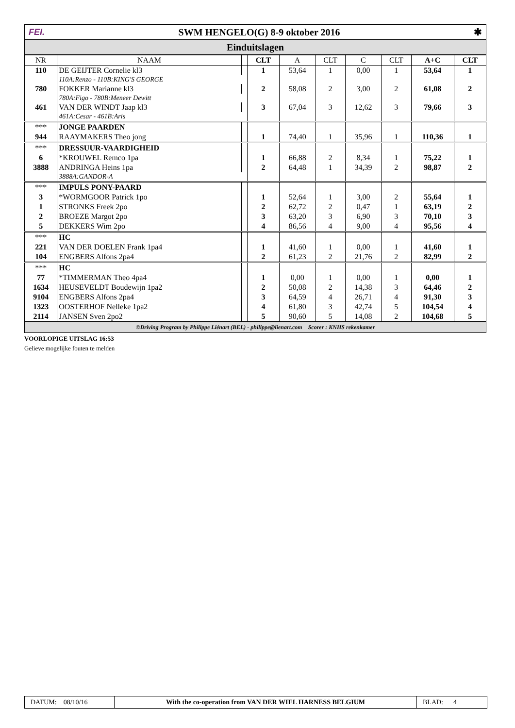FEI. SWM HENGELO(G) 8-9 oktober 2016 ✱
Einduitslagen
| NR | NAAM | | CLT | A | CLT | C | CLT | A+C | CLT |
| --- | --- | --- | --- | --- | --- | --- | --- | --- | --- |
| 110 | DE GEIJTER Cornelie kl3 | | 1 | 53,64 | 1 | 0,00 | 1 | 53,64 | 1 |
| | 110A:Renzo - 110B:KING'S GEORGE | | | | | | | | |
| 780 | FOKKER Marianne kl3 | | 2 | 58,08 | 2 | 3,00 | 2 | 61,08 | 2 |
| | 780A:Figo - 780B:Meneer Dewitt | | | | | | | | |
| 461 | VAN DER WINDT Jaap kl3 | | 3 | 67,04 | 3 | 12,62 | 3 | 79,66 | 3 |
| | 461A:Cesar - 461B:Aris | | | | | | | | |
| *** | JONGE PAARDEN | | | | | | | | |
| 944 | RAAYMAKERS Theo jong | | 1 | 74,40 | 1 | 35,96 | 1 | 110,36 | 1 |
| *** | DRESSUUR-VAARDIGHEID | | | | | | | | |
| 6 | *KROUWEL Remco 1pa | | 1 | 66,88 | 2 | 8,34 | 1 | 75,22 | 1 |
| 3888 | ANDRINGA Heins 1pa | | 2 | 64,48 | 1 | 34,39 | 2 | 98,87 | 2 |
| | 3888A:GANDOR-A | | | | | | | | |
| *** | IMPULS PONY-PAARD | | | | | | | | |
| 3 | *WORMGOOR Patrick 1po | | 1 | 52,64 | 1 | 3,00 | 2 | 55,64 | 1 |
| 1 | STRONKS Freek 2po | | 2 | 62,72 | 2 | 0,47 | 1 | 63,19 | 2 |
| 2 | BROEZE Margot 2po | | 3 | 63,20 | 3 | 6,90 | 3 | 70,10 | 3 |
| 5 | DEKKERS Wim 2po | | 4 | 86,56 | 4 | 9,00 | 4 | 95,56 | 4 |
| *** | HC | | | | | | | | |
| 221 | VAN DER DOELEN Frank 1pa4 | | 1 | 41,60 | 1 | 0,00 | 1 | 41,60 | 1 |
| 104 | ENGBERS Alfons 2pa4 | | 2 | 61,23 | 2 | 21,76 | 2 | 82,99 | 2 |
| *** | HC | | | | | | | | |
| 77 | *TIMMERMAN Theo 4pa4 | | 1 | 0,00 | 1 | 0,00 | 1 | 0,00 | 1 |
| 1634 | HEUSEVELDT Boudewijn 1pa2 | | 2 | 50,08 | 2 | 14,38 | 3 | 64,46 | 2 |
| 9104 | ENGBERS Alfons 2pa4 | | 3 | 64,59 | 4 | 26,71 | 4 | 91,30 | 3 |
| 1323 | OOSTERHOF Nelleke 1pa2 | | 4 | 61,80 | 3 | 42,74 | 5 | 104,54 | 4 |
| 2114 | JANSEN Sven 2po2 | | 5 | 90,60 | 5 | 14,08 | 2 | 104,68 | 5 |
©Driving Program by Philippe Liénart (BEL) - philippe@lienart.com Scorer : KNHS rekenkamer
VOORLOPIGE UITSLAG 16:53
Gelieve mogelijke fouten te melden
DATUM: 08/10/16 With the co-operation from VAN DER WIEL HARNESS BELGIUM
BLAD: 4